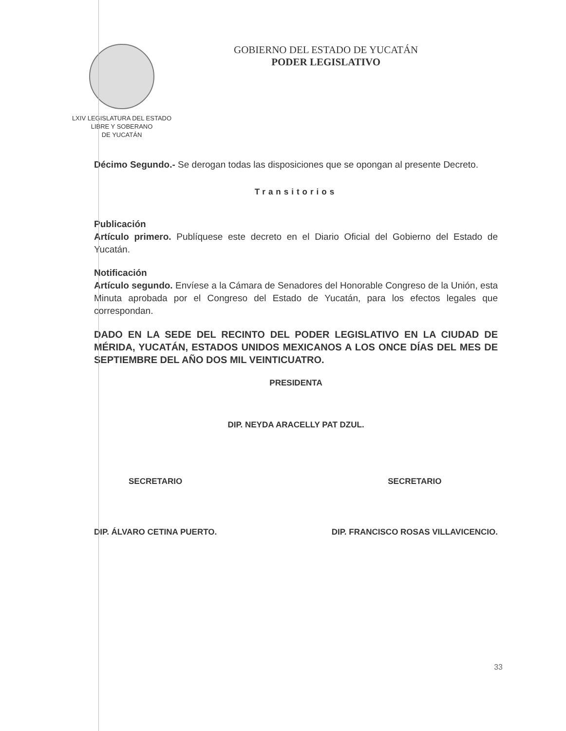LXIV LEGISLATURA DEL ESTADO
LIBRE Y SOBERANO
DE YUCATÁN
GOBIERNO DEL ESTADO DE YUCATÁN
PODER LEGISLATIVO
Décimo Segundo.- Se derogan todas las disposiciones que se opongan al presente Decreto.
Transitorios
Publicación
Artículo primero. Publíquese este decreto en el Diario Oficial del Gobierno del Estado de Yucatán.
Notificación
Artículo segundo. Envíese a la Cámara de Senadores del Honorable Congreso de la Unión, esta Minuta aprobada por el Congreso del Estado de Yucatán, para los efectos legales que correspondan.
DADO EN LA SEDE DEL RECINTO DEL PODER LEGISLATIVO EN LA CIUDAD DE MÉRIDA, YUCATÁN, ESTADOS UNIDOS MEXICANOS A LOS ONCE DÍAS DEL MES DE SEPTIEMBRE DEL AÑO DOS MIL VEINTICUATRO.
PRESIDENTA
DIP. NEYDA ARACELLY PAT DZUL.
SECRETARIO
DIP. ÁLVARO CETINA PUERTO.
SECRETARIO
DIP. FRANCISCO ROSAS VILLAVICENCIO.
33